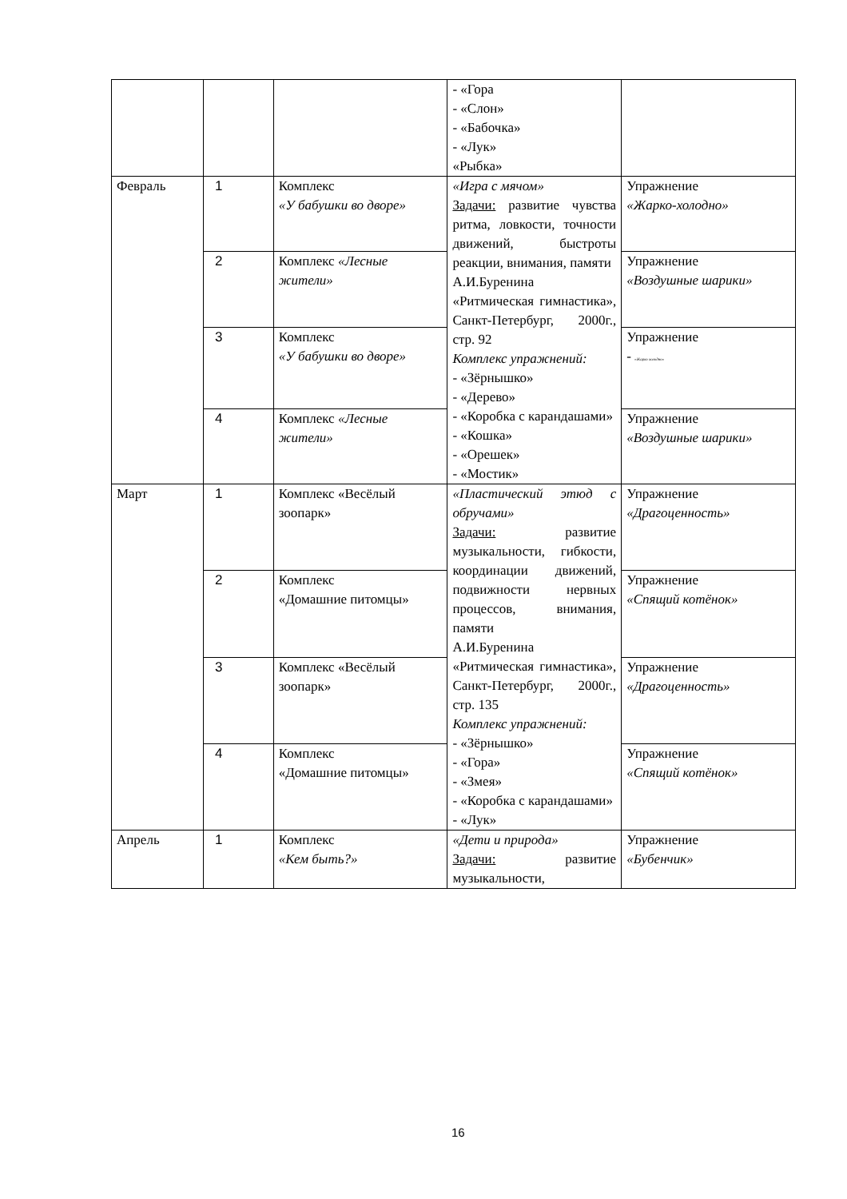| | | | - «Гора - «Слон» - «Бабочка» - «Лук» «Рыбка» | |
| Февраль | 1 | Комплекс «У бабушки во дворе» | «Игра с мячом» Задачи: развитие чувства ритма, ловкости, точности движений, быстроты реакции, внимания, памяти А.И.Буренина «Ритмическая гимнастика», Санкт-Петербург, 2000г., стр. 92 Комплекс упражнений: - «Зёрнышко» - «Дерево» - «Коробка с карандашами» - «Кошка» - «Орешек» - «Мостик» | Упражнение «Жарко-холодно» |
| | 2 | Комплекс «Лесные жители» | | Упражнение «Воздушные шарики» |
| | 3 | Комплекс «У бабушки во дворе» | | Упражнение - «Жарко холодно» |
| | 4 | Комплекс «Лесные жители» | | Упражнение «Воздушные шарики» |
| Март | 1 | Комплекс «Весёлый зоопарк» | «Пластический этюд с обручами» Задачи: развитие музыкальности, гибкости, координации движений, подвижности нервных процессов, внимания, памяти А.И.Буренина «Ритмическая гимнастика», Санкт-Петербург, 2000г., стр. 135 Комплекс упражнений: - «Зёрнышко» - «Гора» - «Змея» - «Коробка с карандашами» - «Лук» | Упражнение «Драгоценность» |
| | 2 | Комплекс «Домашние питомцы» | | Упражнение «Спящий котёнок» |
| | 3 | Комплекс «Весёлый зоопарк» | | Упражнение «Драгоценность» |
| | 4 | Комплекс «Домашние питомцы» | | Упражнение «Спящий котёнок» |
| Апрель | 1 | Комплекс «Кем быть?» | «Дети и природа» Задачи: развитие музыкальности, | Упражнение «Бубенчик» |
16